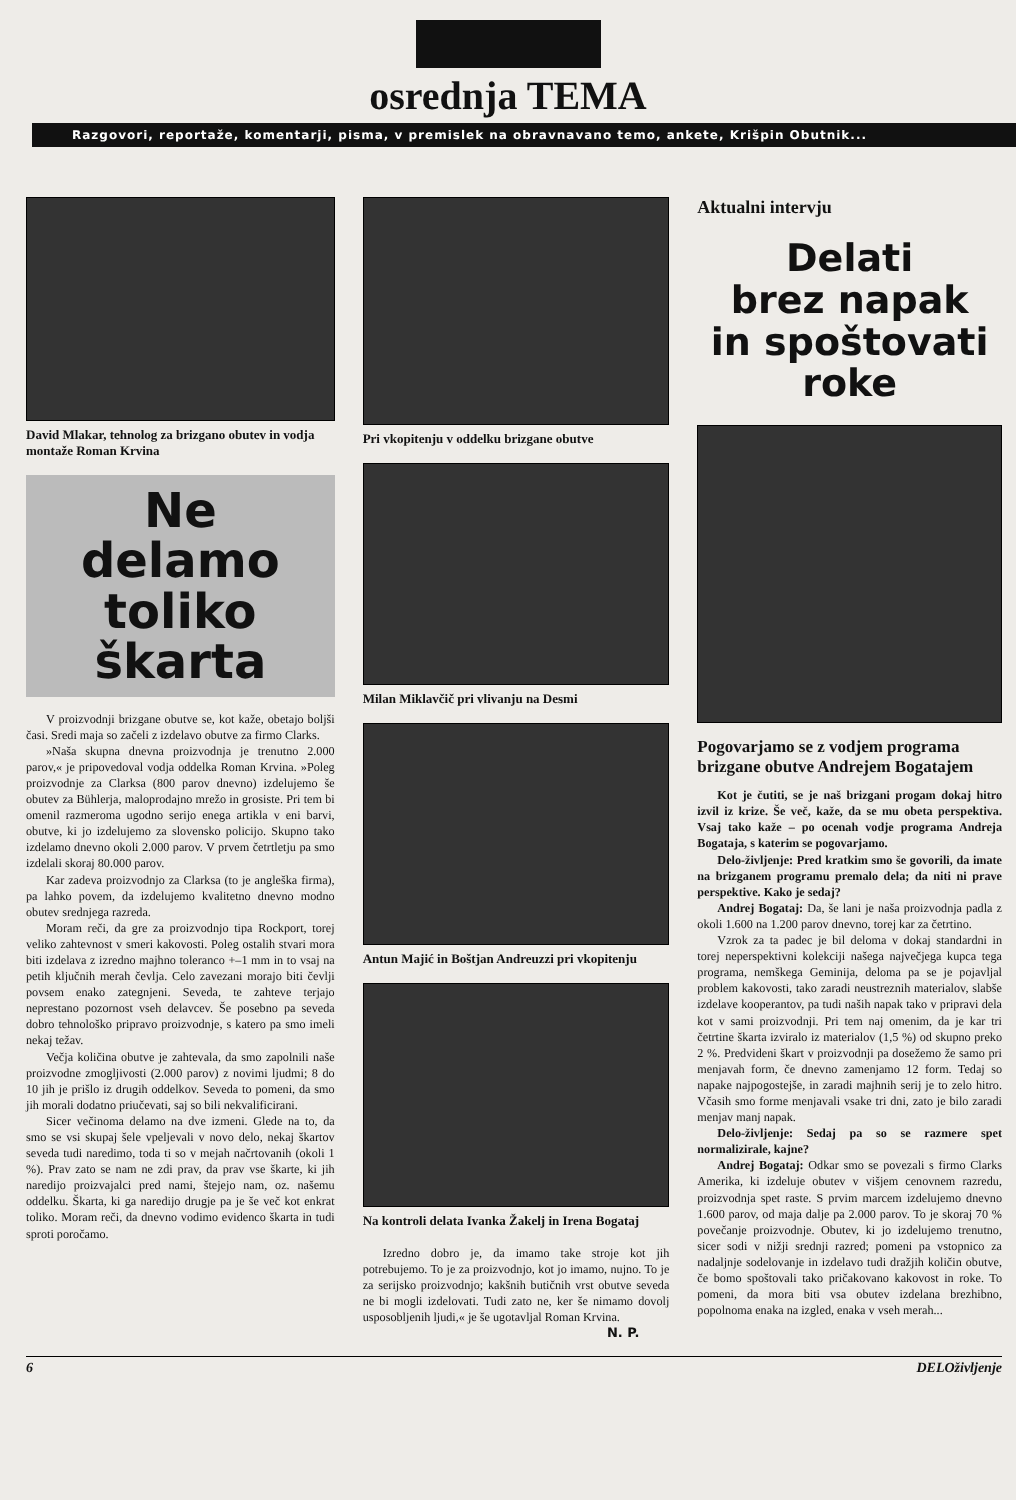osrednja TEMA
Razgovori, reportaže, komentarji, pisma, v premislek na obravnavano temo, ankete, Krišpin Obutnik...
David Mlakar, tehnolog za brizgano obutev in vodja montaže Roman Krvina
Ne
delamo
toliko
škarta
V proizvodnji brizgane obutve se, kot kaže, obetajo boljši časi. Sredi maja so začeli z izdelavo obutve za firmo Clarks.
»Naša skupna dnevna proizvodnja je trenutno 2.000 parov,« je pripovedoval vodja oddelka Roman Krvina. »Poleg proizvodnje za Clarksa (800 parov dnevno) izdelujemo še obutev za Bühlerja, maloprodajno mrežo in grosiste. Pri tem bi omenil razmeroma ugodno serijo enega artikla v eni barvi, obutve, ki jo izdelujemo za slovensko policijo. Skupno tako izdelamo dnevno okoli 2.000 parov. V prvem četrtletju pa smo izdelali skoraj 80.000 parov.
Kar zadeva proizvodnjo za Clarksa (to je angleška firma), pa lahko povem, da izdelujemo kvalitetno dnevno modno obutev srednjega razreda.
Moram reči, da gre za proizvodnjo tipa Rockport, torej veliko zahtevnost v smeri kakovosti. Poleg ostalih stvari mora biti izdelava z izredno majhno toleranco +–1 mm in to vsaj na petih ključnih merah čevlja. Celo zavezani morajo biti čevlji povsem enako zategnjeni. Seveda, te zahteve terjajo neprestano pozornost vseh delavcev. Še posebno pa seveda dobro tehnološko pripravo proizvodnje, s katero pa smo imeli nekaj težav.
Večja količina obutve je zahtevala, da smo zapolnili naše proizvodne zmogljivosti (2.000 parov) z novimi ljudmi; 8 do 10 jih je prišlo iz drugih oddelkov. Seveda to pomeni, da smo jih morali dodatno priučevati, saj so bili nekvalificirani.
Sicer večinoma delamo na dve izmeni. Glede na to, da smo se vsi skupaj šele vpeljevali v novo delo, nekaj škartov seveda tudi naredimo, toda ti so v mejah načrtovanih (okoli 1 %). Prav zato se nam ne zdi prav, da prav vse škarte, ki jih naredijo proizvajalci pred nami, štejejo nam, oz. našemu oddelku. Škarta, ki ga naredijo drugje pa je še več kot enkrat toliko. Moram reči, da dnevno vodimo evidenco škarta in tudi sproti poročamo.
Pri vkopitenju v oddelku brizgane obutve
Milan Miklavčič pri vlivanju na Desmi
Antun Majić in Boštjan Andreuzzi pri vkopitenju
Na kontroli delata Ivanka Žakelj in Irena Bogataj
Izredno dobro je, da imamo take stroje kot jih potrebujemo. To je za proizvodnjo, kot jo imamo, nujno. To je za serijsko proizvodnjo; kakšnih butičnih vrst obutve seveda ne bi mogli izdelovati. Tudi zato ne, ker še nimamo dovolj usposobljenih ljudi,« je še ugotavljal Roman Krvina.
N. P.
Aktualni intervju
Delati
brez napak
in spoštovati
roke
Pogovarjamo se z vodjem programa brizgane obutve Andrejem Bogatajem
Kot je čutiti, se je naš brizgani progam dokaj hitro izvil iz krize. Še več, kaže, da se mu obeta perspektiva. Vsaj tako kaže – po ocenah vodje programa Andreja Bogataja, s katerim se pogovarjamo.
Delo-življenje: Pred kratkim smo še govorili, da imate na brizganem programu premalo dela; da niti ni prave perspektive. Kako je sedaj?
Andrej Bogataj: Da, še lani je naša proizvodnja padla z okoli 1.600 na 1.200 parov dnevno, torej kar za četrtino.
Vzrok za ta padec je bil deloma v dokaj standardni in torej neperspektivni kolekciji našega največjega kupca tega programa, nemškega Geminija, deloma pa se je pojavljal problem kakovosti, tako zaradi neustreznih materialov, slabše izdelave kooperantov, pa tudi naših napak tako v pripravi dela kot v sami proizvodnji. Pri tem naj omenim, da je kar tri četrtine škarta izviralo iz materialov (1,5 %) od skupno preko 2 %. Predvideni škart v proizvodnji pa dosežemo že samo pri menjavah form, če dnevno zamenjamo 12 form. Tedaj so napake najpogostejše, in zaradi majhnih serij je to zelo hitro. Včasih smo forme menjavali vsake tri dni, zato je bilo zaradi menjav manj napak.
Delo-življenje: Sedaj pa so se razmere spet normalizirale, kajne?
Andrej Bogataj: Odkar smo se povezali s firmo Clarks Amerika, ki izdeluje obutev v višjem cenovnem razredu, proizvodnja spet raste. S prvim marcem izdelujemo dnevno 1.600 parov, od maja dalje pa 2.000 parov. To je skoraj 70 % povečanje proizvodnje. Obutev, ki jo izdelujemo trenutno, sicer sodi v nižji srednji razred; pomeni pa vstopnico za nadaljnje sodelovanje in izdelavo tudi dražjih količin obutve, če bomo spoštovali tako pričakovano kakovost in roke. To pomeni, da mora biti vsa obutev izdelana brezhibno, popolnoma enaka na izgled, enaka v vseh merah...
6 DELOživljenje